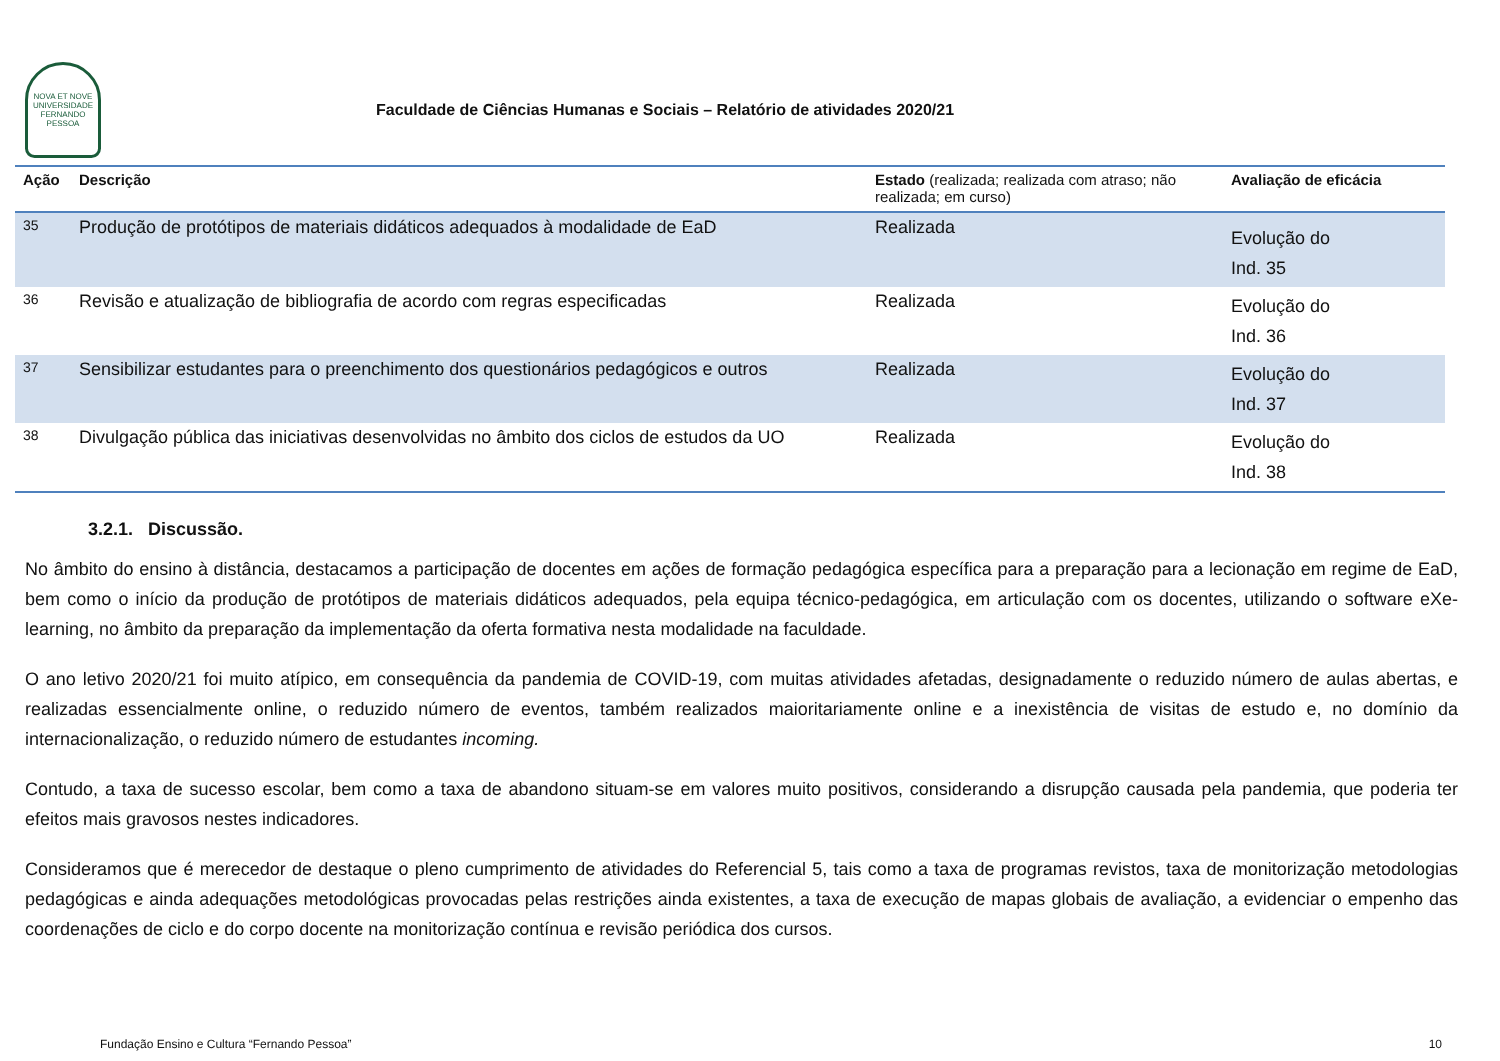NOVA ET NOVE
UNIVERSIDADE FERNANDO PESSOA
Faculdade de Ciências Humanas e Sociais – Relatório de atividades 2020/21
| Ação | Descrição | Estado (realizada; realizada com atraso; não realizada; em curso) | Avaliação de eficácia |
| --- | --- | --- | --- |
| 35 | Produção de protótipos de materiais didáticos adequados à modalidade de EaD | Realizada | Evolução do Ind. 35 |
| 36 | Revisão e atualização de bibliografia de acordo com regras especificadas | Realizada | Evolução do Ind. 36 |
| 37 | Sensibilizar estudantes para o preenchimento dos questionários pedagógicos e outros | Realizada | Evolução do Ind. 37 |
| 38 | Divulgação pública das iniciativas desenvolvidas no âmbito dos ciclos de estudos da UO | Realizada | Evolução do Ind. 38 |
3.2.1. Discussão.
No âmbito do ensino à distância, destacamos a participação de docentes em ações de formação pedagógica específica para a preparação para a lecionação em regime de EaD, bem como o início da produção de protótipos de materiais didáticos adequados, pela equipa técnico-pedagógica, em articulação com os docentes, utilizando o software eXe-learning, no âmbito da preparação da implementação da oferta formativa nesta modalidade na faculdade.
O ano letivo 2020/21 foi muito atípico, em consequência da pandemia de COVID-19, com muitas atividades afetadas, designadamente o reduzido número de aulas abertas, e realizadas essencialmente online, o reduzido número de eventos, também realizados maioritariamente online e a inexistência de visitas de estudo e, no domínio da internacionalização, o reduzido número de estudantes incoming.
Contudo, a taxa de sucesso escolar, bem como a taxa de abandono situam-se em valores muito positivos, considerando a disrupção causada pela pandemia, que poderia ter efeitos mais gravosos nestes indicadores.
Consideramos que é merecedor de destaque o pleno cumprimento de atividades do Referencial 5, tais como a taxa de programas revistos, taxa de monitorização metodologias pedagógicas e ainda adequações metodológicas provocadas pelas restrições ainda existentes, a taxa de execução de mapas globais de avaliação, a evidenciar o empenho das coordenações de ciclo e do corpo docente na monitorização contínua e revisão periódica dos cursos.
Fundação Ensino e Cultura “Fernando Pessoa” 10